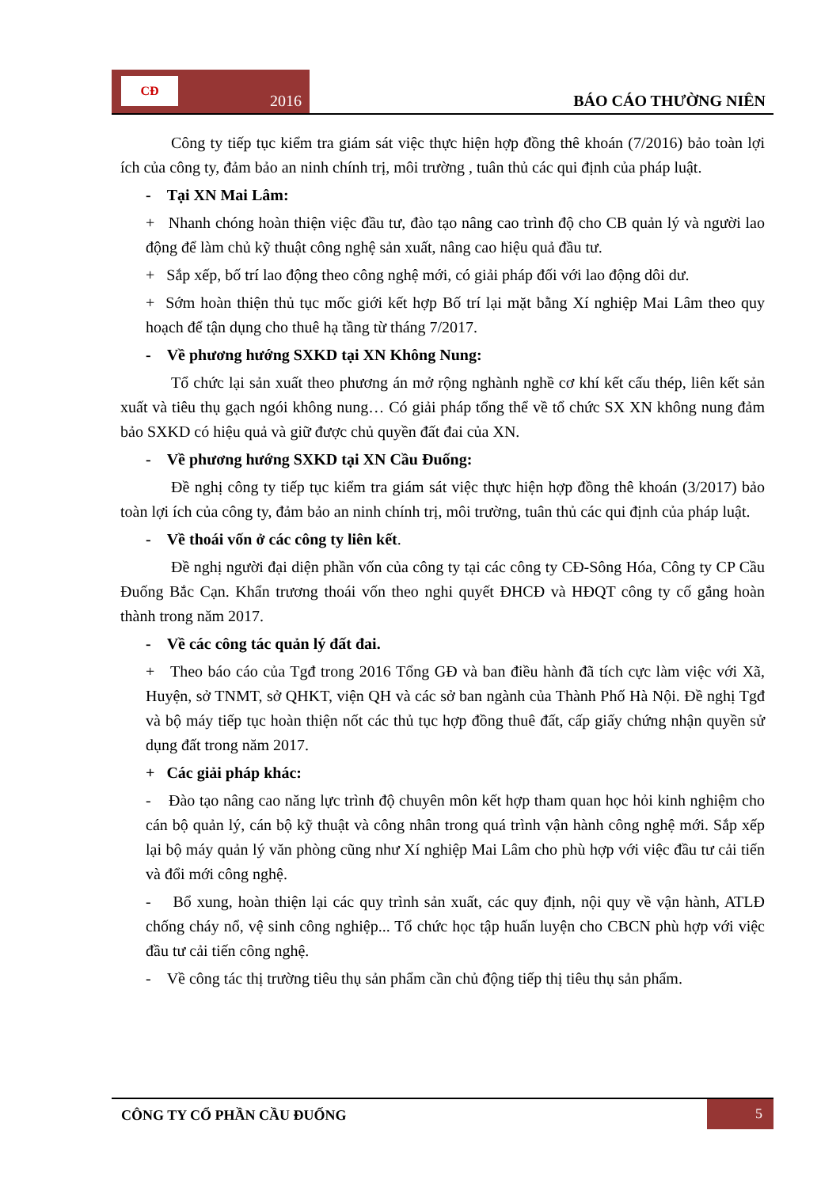CĐ
2016
BÁO CÁO THƯỜNG NIÊN
Công ty tiếp tục kiểm tra giám sát việc thực hiện hợp đồng thê khoán (7/2016) bảo toàn lợi ích của công ty, đảm bảo an ninh chính trị, môi trường , tuân thủ các qui định của pháp luật.
- Tại XN Mai Lâm:
+ Nhanh chóng hoàn thiện việc đầu tư, đào tạo nâng cao trình độ cho CB quản lý và người lao động để làm chủ kỹ thuật công nghệ sản xuất, nâng cao hiệu quả đầu tư.
+ Sắp xếp, bố trí lao động theo công nghệ mới, có giải pháp đối với lao động dôi dư.
+ Sớm hoàn thiện thủ tục mốc giới kết hợp Bố trí lại mặt bằng Xí nghiệp Mai Lâm theo quy hoạch để tận dụng cho thuê hạ tầng từ tháng 7/2017.
- Về phương hướng SXKD tại XN Không Nung:
Tổ chức lại sản xuất theo phương án mở rộng nghành nghề cơ khí kết cấu thép, liên kết sản xuất và tiêu thụ gạch ngói không nung… Có giải pháp tổng thể về tổ chức SX XN không nung đảm bảo SXKD có hiệu quả và giữ được chủ quyền đất đai của XN.
- Về phương hướng SXKD tại XN Cầu Đuống:
Đề nghị công ty tiếp tục kiểm tra giám sát việc thực hiện hợp đồng thê khoán (3/2017) bảo toàn lợi ích của công ty, đảm bảo an ninh chính trị, môi trường, tuân thủ các qui định của pháp luật.
- Về thoái vốn ở các công ty liên kết.
Đề nghị người đại diện phần vốn của công ty tại các công ty CĐ-Sông Hóa, Công ty CP Cầu Đuống Bắc Cạn. Khẩn trương thoái vốn theo nghi quyết ĐHCĐ và HĐQT công ty cố gắng hoàn thành trong năm 2017.
- Về các công tác quản lý đất đai.
+ Theo báo cáo của Tgđ trong 2016 Tổng GĐ và ban điều hành đã tích cực làm việc với Xã, Huyện, sở TNMT, sở QHKT, viện QH và các sở ban ngành của Thành Phố Hà Nội. Đề nghị Tgđ và bộ máy tiếp tục hoàn thiện nốt các thủ tục hợp đồng thuê đất, cấp giấy chứng nhận quyền sử dụng đất trong năm 2017.
+ Các giải pháp khác:
- Đào tạo nâng cao năng lực trình độ chuyên môn kết hợp tham quan học hỏi kinh nghiệm cho cán bộ quản lý, cán bộ kỹ thuật và công nhân trong quá trình vận hành công nghệ mới. Sắp xếp lại bộ máy quản lý văn phòng cũng như Xí nghiệp Mai Lâm cho phù hợp với việc đầu tư cải tiến và đổi mới công nghệ.
- Bổ xung, hoàn thiện lại các quy trình sản xuất, các quy định, nội quy về vận hành, ATLĐ chống cháy nổ, vệ sinh công nghiệp... Tổ chức học tập huấn luyện cho CBCN phù hợp với việc đầu tư cải tiến công nghệ.
- Về công tác thị trường tiêu thụ sản phẩm cần chủ động tiếp thị tiêu thụ sản phẩm.
CÔNG TY CỔ PHẦN CẦU ĐUỐNG
5